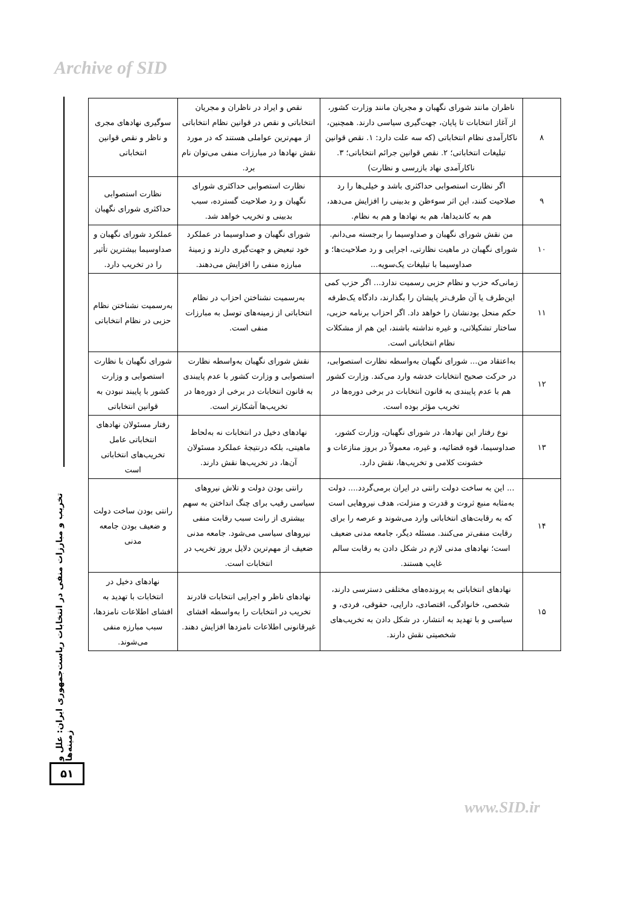Archive of SID
تخریب و مبارزات منفی در انتخابات ریاست‌جمهوری ایران: علل و زمینه‌ها
۵۱
| ۸ | ناظران مانند شورای نگهبان و مجریان مانند وزارت کشور، از آغاز انتخابات تا پایان، جهت‌گیری سیاسی دارند. همچنین، ناکارآمدی نظام انتخاباتی (که سه علت دارد: ۱. نقص قوانین تبلیغات انتخاباتی؛ ۲. نقص قوانین جرائم انتخاباتی؛ ۳. ناکارآمدی نهاد بازرسی و نظارت) | نقص و ایراد در ناظران و مجریان انتخاباتی و نقص در قوانین نظام انتخاباتی از مهم‌ترین عواملی هستند که در مورد نقش نهادها در مبارزات منفی می‌توان نام برد. | سوگیری نهادهای مجری و ناظر و نقص قوانین انتخاباتی |
| ۹ | اگر نظارت استصوابی حداکثری باشد و خیلی‌ها را رد صلاحیت کنند، این اثر سوءظن و بدبینی را افزایش می‌دهد، هم به کاندیداها، هم به نهادها و هم به نظام. | نظارت استصوابی حداکثری شورای نگهبان و رد صلاحیت گسترده، سبب بدبینی و تخریب خواهد شد. | نظارت استصوابی حداکثری شورای نگهبان |
| ۱۰ | من نقش شورای نگهبان و صداوسیما را برجسته می‌دانم. شورای نگهبان در ماهیت نظارتی، اجرایی و رد صلاحیت‌ها؛ و صداوسیما با تبلیغات یک‌سویه... | شورای نگهبان و صداوسیما در عملکرد خود تبعیض و جهت‌گیری دارند و زمینهٔ مبارزه منفی را افزایش می‌دهند. | عملکرد شورای نگهبان و صداوسیما بیشترین تأثیر را در تخریب دارد. |
| ۱۱ | زمانی‌که حزب و نظام حزبی رسمیت ندارد... اگر حزب کمی این‌طرف یا آن طرف‌تر پایشان را بگذارند، دادگاه یک‌طرفه حکم منحل بودنشان را خواهد داد. اگر احزاب برنامه حزبی، ساختار تشکیلاتی، و غیره نداشته باشند، این هم از مشکلات نظام انتخاباتی است. | به‌رسمیت نشناختن احزاب در نظام انتخاباتی از زمینه‌های توسل به مبارزات منفی است. | به‌رسمیت نشناختن نظام حزبی در نظام انتخاباتی |
| ۱۲ | به‌اعتقاد من... شورای نگهبان به‌واسطه نظارت استصوابی، در حرکت صحیح انتخابات خدشه وارد می‌کند. وزارت کشور هم با عدم پایبندی به قانون انتخابات در برخی دوره‌ها در تخریب مؤثر بوده است. | نقش شورای نگهبان به‌واسطه نظارت استصوابی و وزارت کشور با عدم پایبندی به قانون انتخابات در برخی از دوره‌ها در تخریب‌ها آشکارتر است. | شورای نگهبان با نظارت استصوابی و وزارت کشور با پایبند نبودن به قوانین انتخاباتی |
| ۱۳ | نوع رفتار این نهادها، در شورای نگهبان، وزارت کشور، صداوسیما، قوه قضائیه، و غیره، معمولاً در بروز منازعات و خشونت کلامی و تخریب‌ها، نقش دارد. | نهادهای دخیل در انتخابات نه به‌لحاظ ماهیتی، بلکه درنتیجهٔ عملکرد مسئولان آن‌ها، در تخریب‌ها نقش دارند. | رفتار مسئولان نهادهای انتخاباتی عامل تخریب‌های انتخاباتی است |
| ۱۴ | ... این به ساخت دولت رانتی در ایران برمی‌گردد.... دولت به‌مثابه منبع ثروت و قدرت و منزلت، هدف نیروهایی است که به رقابت‌های انتخاباتی وارد می‌شوند و عرصه را برای رقابت منفی‌تر می‌کنند. مسئله دیگر، جامعه مدنی ضعیف است؛ نهادهای مدنی لازم در شکل دادن به رقابت سالم غایب هستند. | رانتی بودن دولت و تلاش نیروهای سیاسی رقیب برای چنگ انداختن به سهم بیشتری از رانت سبب رقابت منفی نیروهای سیاسی می‌شود. جامعه مدنی ضعیف از مهم‌ترین دلایل بروز تخریب در انتخابات است. | رانتی بودن ساخت دولت و ضعیف بودن جامعه مدنی |
| ۱۵ | نهادهای انتخاباتی به پرونده‌های مختلفی دسترسی دارند، شخصی، خانوادگی، اقتصادی، دارایی، حقوقی، فردی، و سیاسی و با تهدید به انتشار، در شکل دادن به تخریب‌های شخصیتی نقش دارند. | نهادهای ناظر و اجرایی انتخابات قادرند تخریب در انتخابات را به‌واسطه افشای غیرقانونی اطلاعات نامزدها افزایش دهند. | نهادهای دخیل در انتخابات با تهدید به افشای اطلاعات نامزدها، سبب مبارزه منفی می‌شوند. |
www.SID.ir